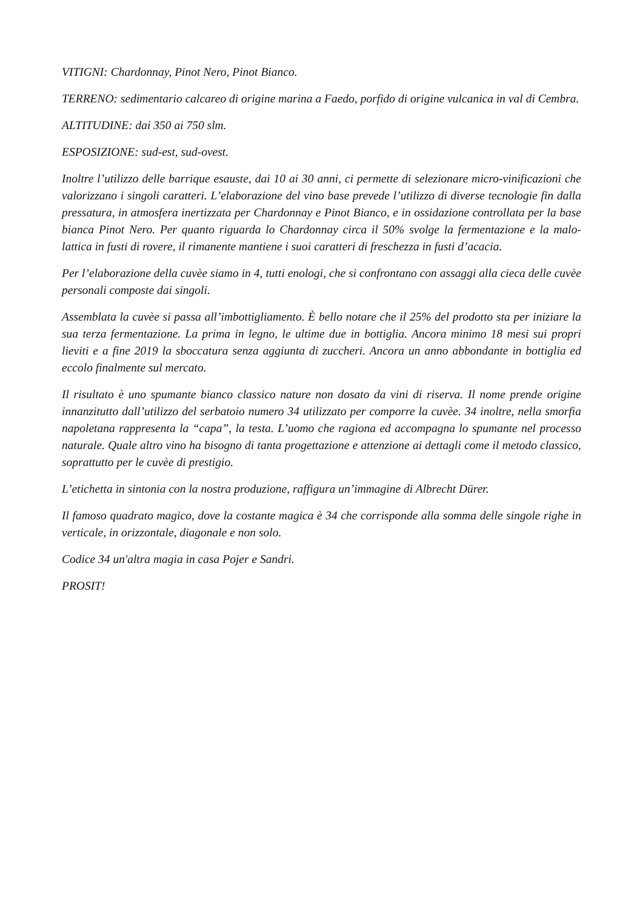VITIGNI: Chardonnay, Pinot Nero, Pinot Bianco.
TERRENO: sedimentario calcareo di origine marina a Faedo, porfido di origine vulcanica in val di Cembra.
ALTITUDINE: dai 350 ai 750 slm.
ESPOSIZIONE: sud-est, sud-ovest.
Inoltre l’utilizzo delle barrique esauste, dai 10 ai 30 anni, ci permette di selezionare micro-vinificazioni che valorizzano i singoli caratteri. L’elaborazione del vino base prevede l’utilizzo di diverse tecnologie fin dalla pressatura, in atmosfera inertizzata per Chardonnay e Pinot Bianco, e in ossidazione controllata per la base bianca Pinot Nero. Per quanto riguarda lo Chardonnay circa il 50% svolge la fermentazione e la malo-lattica in fusti di rovere, il rimanente mantiene i suoi caratteri di freschezza in fusti d’acacia.
Per l’elaborazione della cuvèe siamo in 4, tutti enologi, che si confrontano con assaggi alla cieca delle cuvèe personali composte dai singoli.
Assemblata la cuvèe si passa all’imbottigliamento. È bello notare che il 25% del prodotto sta per iniziare la sua terza fermentazione. La prima in legno, le ultime due in bottiglia. Ancora minimo 18 mesi sui propri lieviti e a fine 2019 la sboccatura senza aggiunta di zuccheri. Ancora un anno abbondante in bottiglia ed eccolo finalmente sul mercato.
Il risultato è uno spumante bianco classico nature non dosato da vini di riserva. Il nome prende origine innanzitutto dall’utilizzo del serbatoio numero 34 utilizzato per comporre la cuvèe. 34 inoltre, nella smorfia napoletana rappresenta la “capa”, la testa. L’uomo che ragiona ed accompagna lo spumante nel processo naturale. Quale altro vino ha bisogno di tanta progettazione e attenzione ai dettagli come il metodo classico, soprattutto per le cuvèe di prestigio.
L’etichetta in sintonia con la nostra produzione, raffigura un’immagine di Albrecht Dürer.
Il famoso quadrato magico, dove la costante magica è 34 che corrisponde alla somma delle singole righe in verticale, in orizzontale, diagonale e non solo.
Codice 34 un'altra magia in casa Pojer e Sandri.
PROSIT!